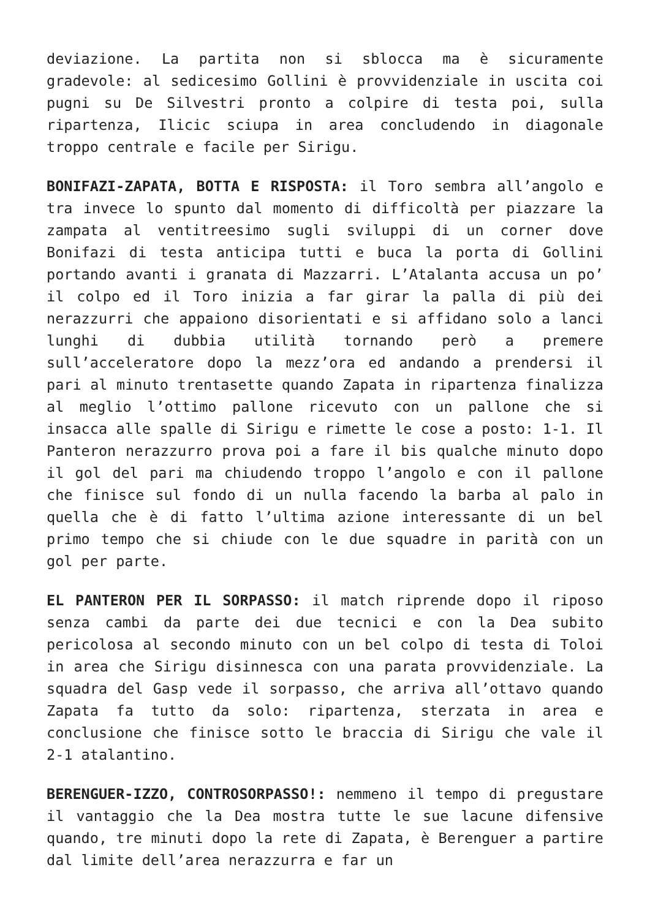deviazione. La partita non si sblocca ma è sicuramente gradevole: al sedicesimo Gollini è provvidenziale in uscita coi pugni su De Silvestri pronto a colpire di testa poi, sulla ripartenza, Ilicic sciupa in area concludendo in diagonale troppo centrale e facile per Sirigu.
BONIFAZI-ZAPATA, BOTTA E RISPOSTA: il Toro sembra all’angolo e tra invece lo spunto dal momento di difficoltà per piazzare la zampata al ventitreesimo sugli sviluppi di un corner dove Bonifazi di testa anticipa tutti e buca la porta di Gollini portando avanti i granata di Mazzarri. L’Atalanta accusa un po’ il colpo ed il Toro inizia a far girar la palla di più dei nerazzurri che appaiono disorientati e si affidano solo a lanci lunghi di dubbia utilità tornando però a premere sull’acceleratore dopo la mezz’ora ed andando a prendersi il pari al minuto trentasette quando Zapata in ripartenza finalizza al meglio l’ottimo pallone ricevuto con un pallone che si insacca alle spalle di Sirigu e rimette le cose a posto: 1-1. Il Panteron nerazzurro prova poi a fare il bis qualche minuto dopo il gol del pari ma chiudendo troppo l’angolo e con il pallone che finisce sul fondo di un nulla facendo la barba al palo in quella che è di fatto l’ultima azione interessante di un bel primo tempo che si chiude con le due squadre in parità con un gol per parte.
EL PANTERON PER IL SORPASSO: il match riprende dopo il riposo senza cambi da parte dei due tecnici e con la Dea subito pericolosa al secondo minuto con un bel colpo di testa di Toloi in area che Sirigu disinnesca con una parata provvidenziale. La squadra del Gasp vede il sorpasso, che arriva all’ottavo quando Zapata fa tutto da solo: ripartenza, sterzata in area e conclusione che finisce sotto le braccia di Sirigu che vale il 2-1 atalantino.
BERENGUER-IZZO, CONTROSORPASSO!: nemmeno il tempo di pregustare il vantaggio che la Dea mostra tutte le sue lacune difensive quando, tre minuti dopo la rete di Zapata, è Berenguer a partire dal limite dell’area nerazzurra e far un